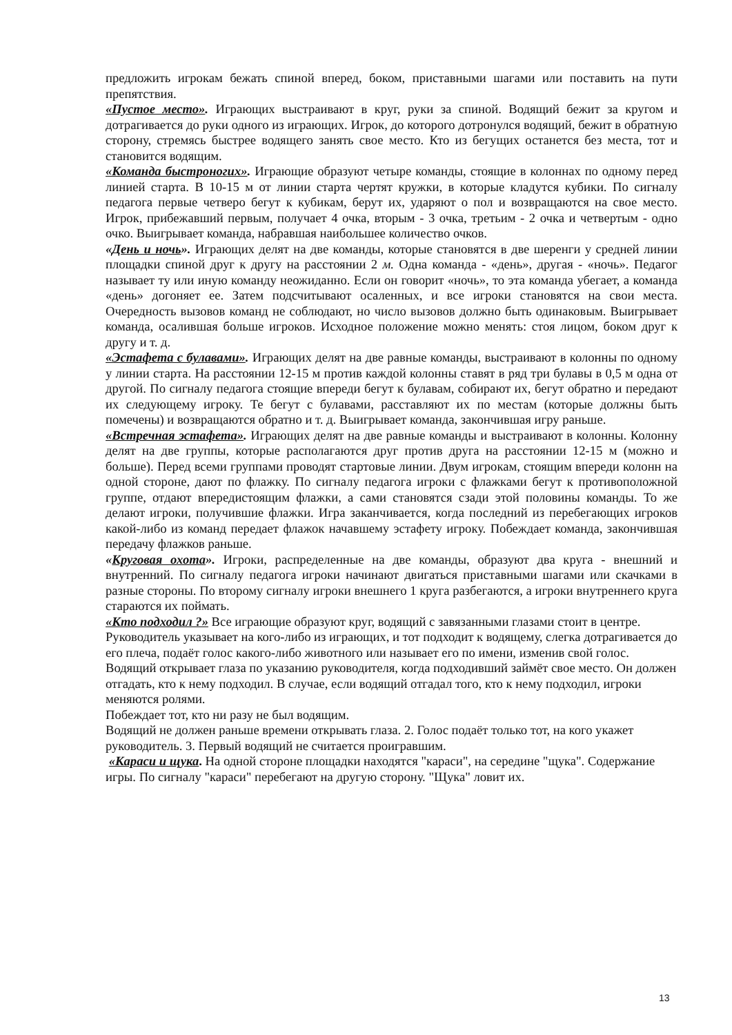предложить игрокам бежать спиной вперед, боком, приставными шагами или поставить на пути препятствия.
«Пустое место». Играющих выстраивают в круг, руки за спиной. Водящий бежит за кругом и дотрагивается до руки одного из играющих. Игрок, до которого дотронулся водящий, бежит в обратную сторону, стремясь быстрее водящего занять свое место. Кто из бегущих останется без места, тот и становится водящим.
«Команда быстроногих». Играющие образуют четыре команды, стоящие в колоннах по одному перед линией старта. В 10-15 м от линии старта чертят кружки, в которые кладутся кубики. По сигналу педагога первые четверо бегут к кубикам, берут их, ударяют о пол и возвращаются на свое место. Игрок, прибежавший первым, получает 4 очка, вторым - 3 очка, третьим - 2 очка и четвертым - одно очко. Выигрывает команда, набравшая наибольшее количество очков.
«День и ночь». Играющих делят на две команды, которые становятся в две шеренги у средней линии площадки спиной друг к другу на расстоянии 2 м. Одна команда - «день», другая - «ночь». Педагог называет ту или иную команду неожиданно. Если он говорит «ночь», то эта команда убегает, а команда «день» догоняет ее. Затем подсчитывают осаленных, и все игроки становятся на свои места. Очередность вызовов команд не соблюдают, но число вызовов должно быть одинаковым. Выигрывает команда, осалившая больше игроков. Исходное положение можно менять: стоя лицом, боком друг к другу и т. д.
«Эстафета с булавами». Играющих делят на две равные команды, выстраивают в колонны по одному у линии старта. На расстоянии 12-15 м против каждой колонны ставят в ряд три булавы в 0,5 м одна от другой. По сигналу педагога стоящие впереди бегут к булавам, собирают их, бегут обратно и передают их следующему игроку. Те бегут с булавами, расставляют их по местам (которые должны быть помечены) и возвращаются обратно и т. д. Выигрывает команда, закончившая игру раньше.
«Встречная эстафета». Играющих делят на две равные команды и выстраивают в колонны. Колонну делят на две группы, которые располагаются друг против друга на расстоянии 12-15 м (можно и больше). Перед всеми группами проводят стартовые линии. Двум игрокам, стоящим впереди колонн на одной стороне, дают по флажку. По сигналу педагога игроки с флажками бегут к противоположной группе, отдают впередистоящим флажки, а сами становятся сзади этой половины команды. То же делают игроки, получившие флажки. Игра заканчивается, когда последний из перебегающих игроков какой-либо из команд передает флажок начавшему эстафету игроку. Побеждает команда, закончившая передачу флажков раньше.
«Круговая охота». Игроки, распределенные на две команды, образуют два круга - внешний и внутренний. По сигналу педагога игроки начинают двигаться приставными шагами или скачками в разные стороны. По второму сигналу игроки внешнего 1 круга разбегаются, а игроки внутреннего круга стараются их поймать.
«Кто подходил ?» Все играющие образуют круг, водящий с завязанными глазами стоит в центре.
Руководитель указывает на кого-либо из играющих, и тот подходит к водящему, слегка дотрагивается до его плеча, подаёт голос какого-либо животного или называет его по имени, изменив свой голос.
Водящий открывает глаза по указанию руководителя, когда подходивший займёт свое место. Он должен отгадать, кто к нему подходил. В случае, если водящий отгадал того, кто к нему подходил, игроки меняются ролями.
Побеждает тот, кто ни разу не был водящим.
Водящий не должен раньше времени открывать глаза. 2. Голос подаёт только тот, на кого укажет руководитель. 3. Первый водящий не считается проигравшим.
«Караси и щука. На одной стороне площадки находятся "караси", на середине "щука". Содержание игры. По сигналу "караси" перебегают на другую сторону. "Щука" ловит их.
13